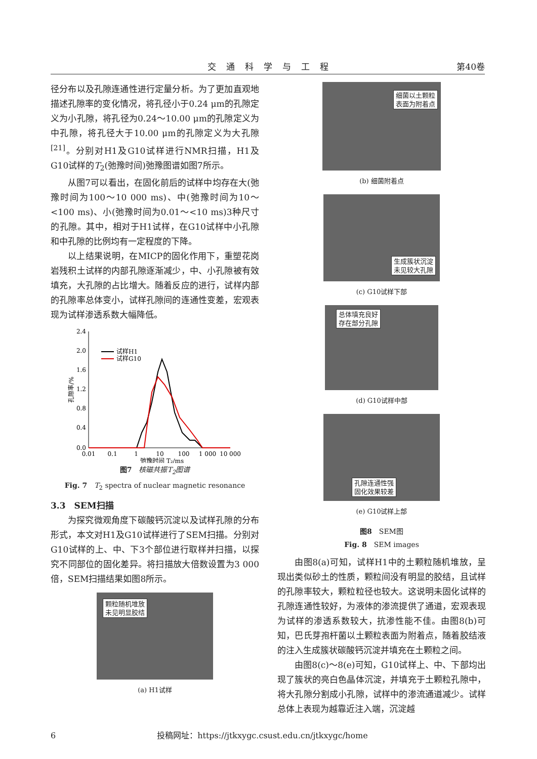交通科学与工程 第40卷
径分布以及孔隙连通性进行定量分析。为了更加直观地描述孔隙率的变化情况，将孔径小于0.24 μm的孔隙定义为小孔隙，将孔径为0.24～10.00 μm的孔隙定义为中孔隙，将孔径大于10.00 μm的孔隙定义为大孔隙<sup>[21]</sup>。分别对H1及G10试样进行NMR扫描，H1及G10试样的T<sub>2</sub>(弛豫时间)弛豫图谱如图7所示。
从图7可以看出，在固化前后的试样中均存在大(弛豫时间为100～10 000 ms)、中(弛豫时间为10～<100 ms)、小(弛豫时间为0.01～<10 ms)3种尺寸的孔隙。其中，相对于H1试样，在G10试样中小孔隙和中孔隙的比例均有一定程度的下降。
以上结果说明，在MICP的固化作用下，重塑花岗岩残积土试样的内部孔隙逐渐减少，中、小孔隙被有效填充，大孔隙的占比增大。随着反应的进行，试样内部的孔隙率总体变小，试样孔隙间的连通性变差，宏观表现为试样渗透系数大幅降低。
2.4
2.0
1.6
1.2
0.8
0.4
0.0
0.01
0.1
1
10
100
1 000
10 000
弛豫时间 T₂/ms
孔隙率/%
试样H1
试样G10
图7　核磁共振T<sub>2</sub>图谱
Fig. 7　T<sub>2</sub> spectra of nuclear magnetic resonance
3.3　SEM扫描
为探究微观角度下碳酸钙沉淀以及试样孔隙的分布形式，本文对H1及G10试样进行了SEM扫描。分别对G10试样的上、中、下3个部位进行取样并扫描，以探究不同部位的固化差异。将扫描放大倍数设置为3 000倍，SEM扫描结果如图8所示。
颗粒随机堆放
未见明显胶结
(a) H1试样
细菌以土颗粒
表面为附着点
(b) 细菌附着点
生成簇状沉淀
未见较大孔隙
(c) G10试样下部
总体填充良好
存在部分孔隙
(d) G10试样中部
孔隙连通性强
固化效果较差
(e) G10试样上部
图8　SEM图
Fig. 8　SEM images
由图8(a)可知，试样H1中的土颗粒随机堆放，呈现出类似砂土的性质，颗粒间没有明显的胶结，且试样的孔隙率较大，颗粒粒径也较大。这说明未固化试样的孔隙连通性较好，为液体的渗流提供了通道，宏观表现为试样的渗透系数较大，抗渗性能不佳。由图8(b)可知，巴氏芽孢杆菌以土颗粒表面为附着点，随着胶结液的注入生成簇状碳酸钙沉淀并填充在土颗粒之间。
由图8(c)～8(e)可知，G10试样上、中、下部均出现了簇状的亮白色晶体沉淀，并填充于土颗粒孔隙中，将大孔隙分割成小孔隙，试样中的渗流通道减少。试样总体上表现为越靠近注入端，沉淀越
6 投稿网址：https://jtkxygc.csust.edu.cn/jtkxygc/home